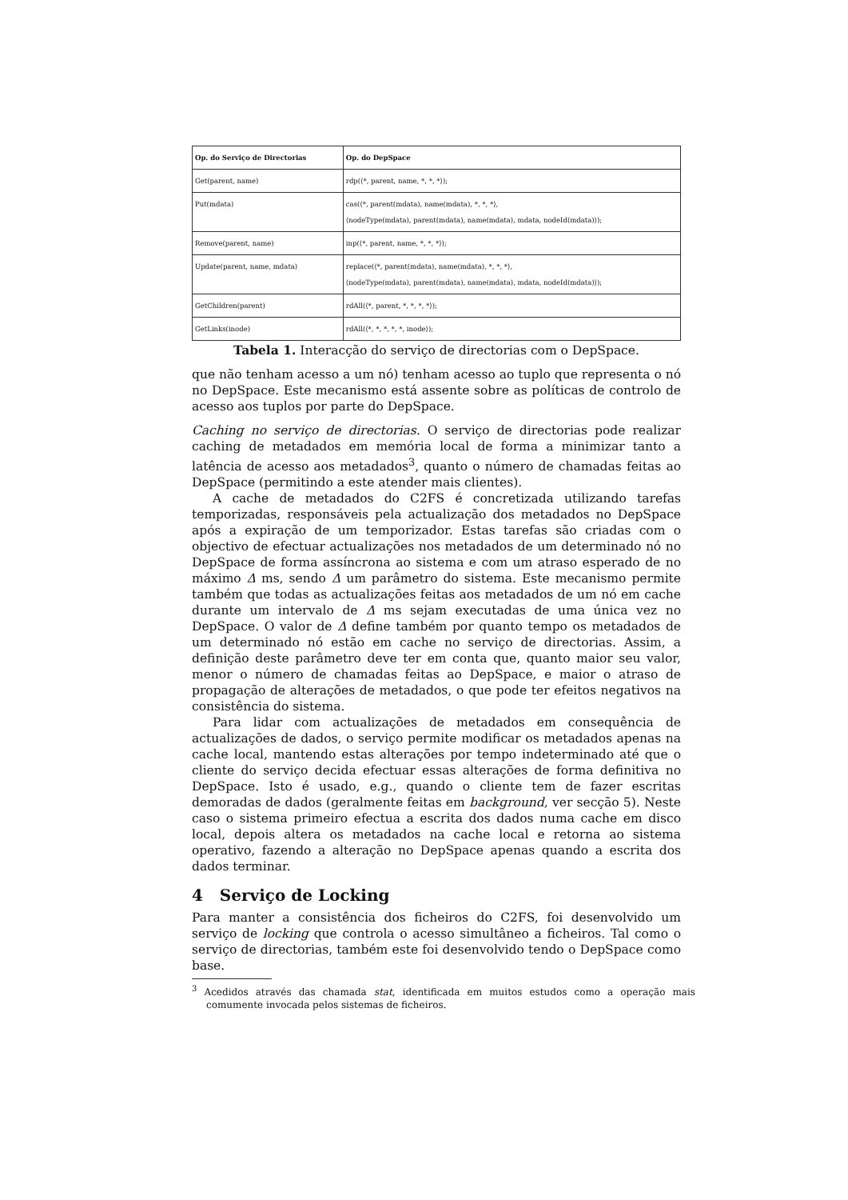| Op. do Serviço de Directorias | Op. do DepSpace |
| --- | --- |
| Get(parent, name) | rdp(⟨*, parent, name, *, *, *⟩); |
| Put(mdata) | cas(⟨*, parent(mdata), name(mdata), *, *, *⟩, ⟨nodeType(mdata), parent(mdata), name(mdata), mdata, nodeId(mdata)⟩); |
| Remove(parent, name) | inp(⟨*, parent, name, *, *, *⟩); |
| Update(parent, name, mdata) | replace(⟨*, parent(mdata), name(mdata), *, *, *⟩, ⟨nodeType(mdata), parent(mdata), name(mdata), mdata, nodeId(mdata)⟩); |
| GetChildren(parent) | rdAll(⟨*, parent, *, *, *, *⟩); |
| GetLinks(inode) | rdAll(⟨*, *, *, *, *, inode⟩); |
Tabela 1. Interacção do serviço de directorias com o DepSpace.
que não tenham acesso a um nó) tenham acesso ao tuplo que representa o nó no DepSpace. Este mecanismo está assente sobre as políticas de controlo de acesso aos tuplos por parte do DepSpace.
Caching no serviço de directorias. O serviço de directorias pode realizar caching de metadados em memória local de forma a minimizar tanto a latência de acesso aos metadados<sup>3</sup>, quanto o número de chamadas feitas ao DepSpace (permitindo a este atender mais clientes).
A cache de metadados do C2FS é concretizada utilizando tarefas temporizadas, responsáveis pela actualização dos metadados no DepSpace após a expiração de um temporizador. Estas tarefas são criadas com o objectivo de efectuar actualizações nos metadados de um determinado nó no DepSpace de forma assíncrona ao sistema e com um atraso esperado de no máximo Δ ms, sendo Δ um parâmetro do sistema. Este mecanismo permite também que todas as actualizações feitas aos metadados de um nó em cache durante um intervalo de Δ ms sejam executadas de uma única vez no DepSpace. O valor de Δ define também por quanto tempo os metadados de um determinado nó estão em cache no serviço de directorias. Assim, a definição deste parâmetro deve ter em conta que, quanto maior seu valor, menor o número de chamadas feitas ao DepSpace, e maior o atraso de propagação de alterações de metadados, o que pode ter efeitos negativos na consistência do sistema.
Para lidar com actualizações de metadados em consequência de actualizações de dados, o serviço permite modificar os metadados apenas na cache local, mantendo estas alterações por tempo indeterminado até que o cliente do serviço decida efectuar essas alterações de forma definitiva no DepSpace. Isto é usado, e.g., quando o cliente tem de fazer escritas demoradas de dados (geralmente feitas em background, ver secção 5). Neste caso o sistema primeiro efectua a escrita dos dados numa cache em disco local, depois altera os metadados na cache local e retorna ao sistema operativo, fazendo a alteração no DepSpace apenas quando a escrita dos dados terminar.
4 Serviço de Locking
Para manter a consistência dos ficheiros do C2FS, foi desenvolvido um serviço de locking que controla o acesso simultâneo a ficheiros. Tal como o serviço de directorias, também este foi desenvolvido tendo o DepSpace como base.
<sup>3</sup> Acedidos através das chamada stat, identificada em muitos estudos como a operação mais comumente invocada pelos sistemas de ficheiros.